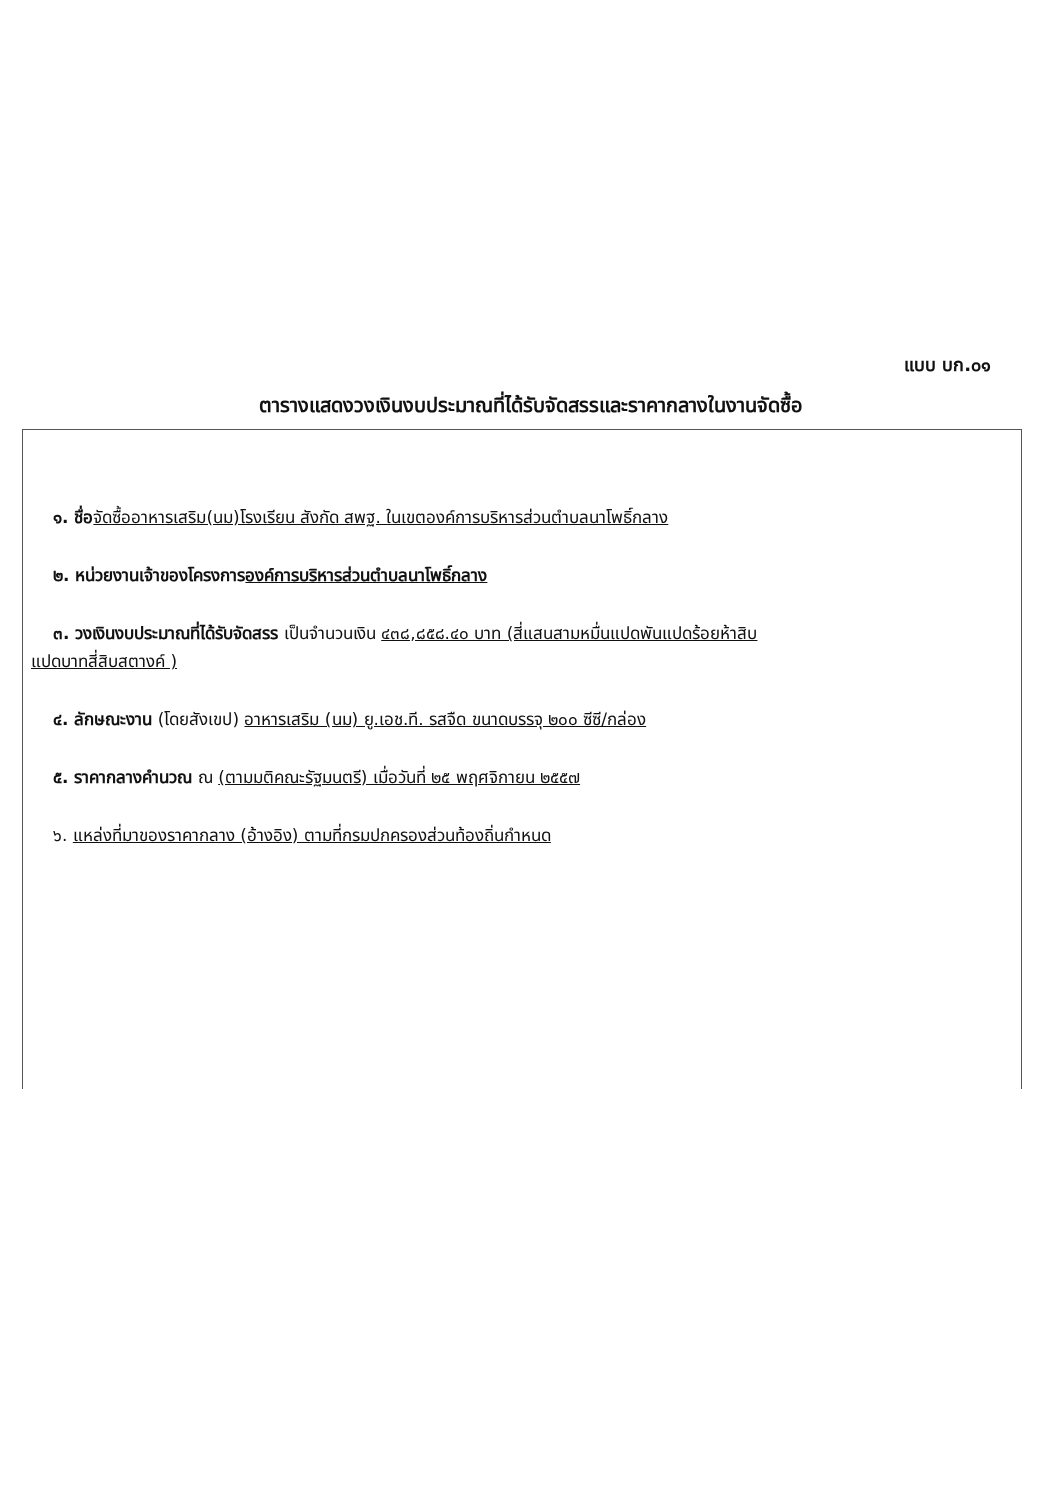แบบ บก.๐๑
ตารางแสดงวงเงินงบประมาณที่ได้รับจัดสรรและราคากลางในงานจัดซื้อ
๑. ชื่อ จัดซื้ออาหารเสริม(นม)โรงเรียน สังกัด สพฐ. ในเขตองค์การบริหารส่วนตำบลนาโพธิ์กลาง
๒. หน่วยงานเจ้าของโครงการองค์การบริหารส่วนตำบลนาโพธิ์กลาง
๓. วงเงินงบประมาณที่ได้รับจัดสรร เป็นจำนวนเงิน ๔๓๘,๘๕๘.๔๐ บาท (สี่แสนสามหมื่นแปดพันแปดร้อยห้าสิบ
แปดบาทสี่สิบสตางค์ )
๔. ลักษณะงาน (โดยสังเขป) อาหารเสริม (นม) ยู.เอช.ที. รสจืด ขนาดบรรจุ ๒๐๐ ซีซี/กล่อง
๕. ราคากลางคำนวณ ณ (ตามมติคณะรัฐมนตรี) เมื่อวันที่ ๒๕ พฤศจิกายน ๒๕๕๗
๖. แหล่งที่มาของราคากลาง (อ้างอิง) ตามที่กรมปกครองส่วนท้องถิ่นกำหนด